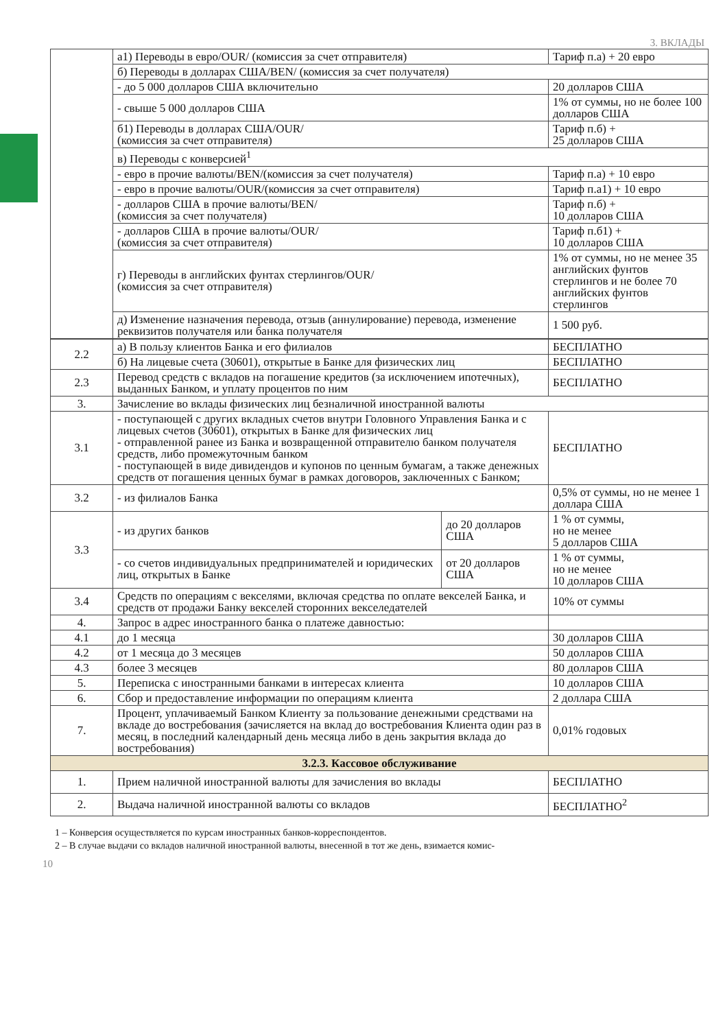3. ВКЛАДЫ
| | а1) Переводы в евро/OUR/ (комиссия за счет отправителя) | Тариф п.а) + 20 евро |
| | б) Переводы в долларах США/BEN/ (комиссия за счет получателя) | |
| | - до 5 000 долларов США включительно | 20 долларов США |
| | - свыше 5 000 долларов США | 1% от суммы, но не более 100 долларов США |
| | б1) Переводы в долларах США/OUR/ (комиссия за счет отправителя) | Тариф п.б) + 25 долларов США |
| | в) Переводы с конверсией<sup>1</sup> | |
| | - евро в прочие валюты/BEN/(комиссия за счет получателя) | Тариф п.а) + 10 евро |
| | - евро в прочие валюты/OUR/(комиссия за счет отправителя) | Тариф п.а1) + 10 евро |
| | - долларов США в прочие валюты/BEN/ (комиссия за счет получателя) | Тариф п.б) + 10 долларов США |
| | - долларов США в прочие валюты/OUR/ (комиссия за счет отправителя) | Тариф п.б1) + 10 долларов США |
| | г) Переводы в английских фунтах стерлингов/OUR/ (комиссия за счет отправителя) | 1% от суммы, но не менее 35 английских фунтов стерлингов и не более 70 английских фунтов стерлингов |
| | д) Изменение назначения перевода, отзыв (аннулирование) перевода, изменение реквизитов получателя или банка получателя | 1 500 руб. |
| 2.2 | а) В пользу клиентов Банка и его филиалов | | БЕСПЛАТНО |
| | б) На лицевые счета (30601), открытые в Банке для физических лиц | | БЕСПЛАТНО |
| 2.3 | Перевод средств с вкладов на погашение кредитов (за исключением ипотечных), выданных Банком, и уплату процентов по ним | | БЕСПЛАТНО |
| 3. | Зачисление во вклады физических лиц безналичной иностранной валюты | | |
| 3.1 | - поступающей с других вкладных счетов внутри Головного Управления Банка и с лицевых счетов (30601), открытых в Банке для физических лиц - отправленной ранее из Банка и возвращенной отправителю банком получателя средств, либо промежуточным банком - поступающей в виде дивидендов и купонов по ценным бумагам, а также денежных средств от погашения ценных бумаг в рамках договоров, заключенных с Банком; | | БЕСПЛАТНО |
| 3.2 | - из филиалов Банка | | 0,5% от суммы, но не менее 1 доллара США |
| 3.3 | - из других банков | до 20 долларов США | 1 % от суммы, но не менее 5 долларов США |
| | - со счетов индивидуальных предпринимателей и юридических лиц, открытых в Банке | от 20 долларов США | 1 % от суммы, но не менее 10 долларов США |
| 3.4 | Средств по операциям с векселями, включая средства по оплате векселей Банка, и средств от продажи Банку векселей сторонних векселедателей | | 10% от суммы |
| 4. | Запрос в адрес иностранного банка о платеже давностью: | | |
| 4.1 | до 1 месяца | | 30 долларов США |
| 4.2 | от 1 месяца до 3 месяцев | | 50 долларов США |
| 4.3 | более 3 месяцев | | 80 долларов США |
| 5. | Переписка с иностранными банками в интересах клиента | | 10 долларов США |
| 6. | Сбор и предоставление информации по операциям клиента | | 2 доллара США |
| 7. | Процент, уплачиваемый Банком Клиенту за пользование денежными средствами на вкладе до востребования (зачисляется на вклад до востребования Клиента один раз в месяц, в последний календарный день месяца либо в день закрытия вклада до востребования) | | 0,01% годовых |
| 3.2.3. Кассовое обслуживание | | | |
| 1. | Прием наличной иностранной валюты для зачисления во вклады | | БЕСПЛАТНО |
| 2. | Выдача наличной иностранной валюты со вкладов | | БЕСПЛАТНО<sup>2</sup> |
1 – Конверсия осуществляется по курсам иностранных банков-корреспондентов.
2 – В случае выдачи со вкладов наличной иностранной валюты, внесенной в тот же день, взимается комис-
10